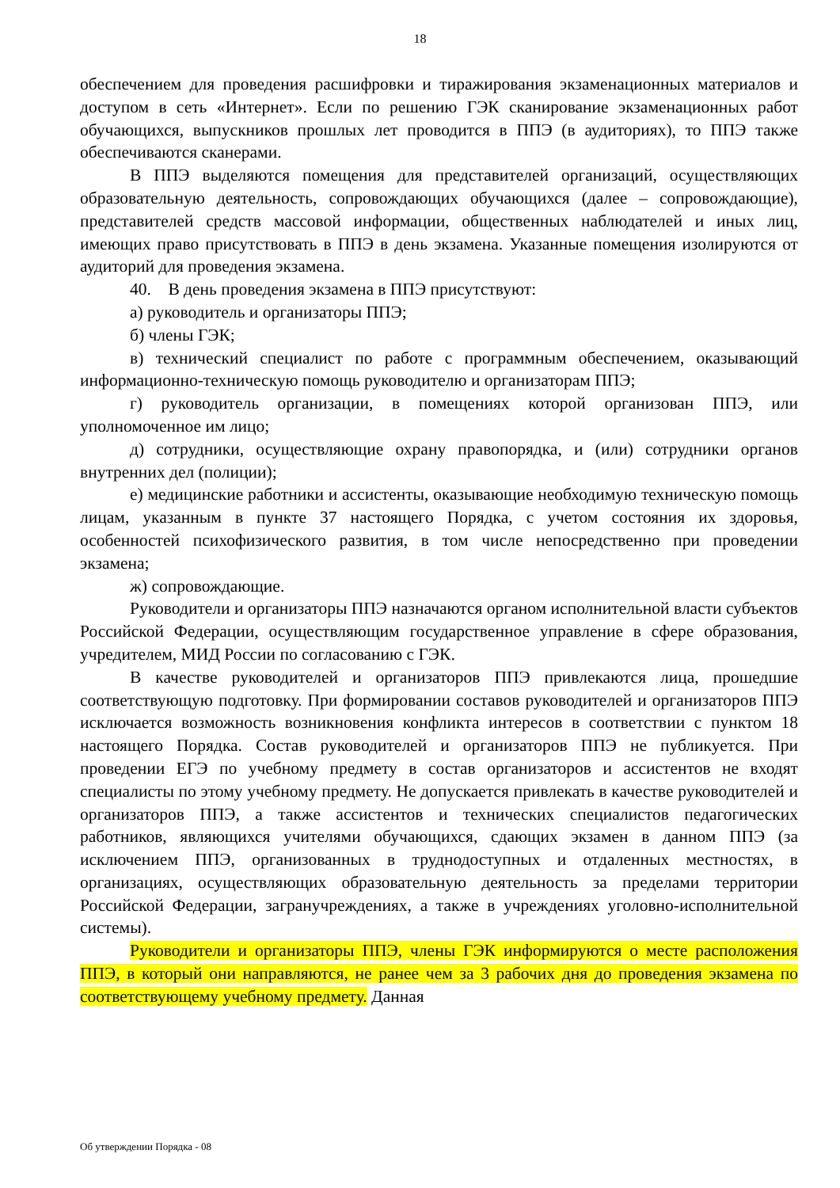18
обеспечением для проведения расшифровки и тиражирования экзаменационных материалов и доступом в сеть «Интернет». Если по решению ГЭК сканирование экзаменационных работ обучающихся, выпускников прошлых лет проводится в ППЭ (в аудиториях), то ППЭ также обеспечиваются сканерами.
В ППЭ выделяются помещения для представителей организаций, осуществляющих образовательную деятельность, сопровождающих обучающихся (далее – сопровождающие), представителей средств массовой информации, общественных наблюдателей и иных лиц, имеющих право присутствовать в ППЭ в день экзамена. Указанные помещения изолируются от аудиторий для проведения экзамена.
40. В день проведения экзамена в ППЭ присутствуют:
а) руководитель и организаторы ППЭ;
б) члены ГЭК;
в) технический специалист по работе с программным обеспечением, оказывающий информационно-техническую помощь руководителю и организаторам ППЭ;
г) руководитель организации, в помещениях которой организован ППЭ, или уполномоченное им лицо;
д) сотрудники, осуществляющие охрану правопорядка, и (или) сотрудники органов внутренних дел (полиции);
е) медицинские работники и ассистенты, оказывающие необходимую техническую помощь лицам, указанным в пункте 37 настоящего Порядка, с учетом состояния их здоровья, особенностей психофизического развития, в том числе непосредственно при проведении экзамена;
ж) сопровождающие.
Руководители и организаторы ППЭ назначаются органом исполнительной власти субъектов Российской Федерации, осуществляющим государственное управление в сфере образования, учредителем, МИД России по согласованию с ГЭК.
В качестве руководителей и организаторов ППЭ привлекаются лица, прошедшие соответствующую подготовку. При формировании составов руководителей и организаторов ППЭ исключается возможность возникновения конфликта интересов в соответствии с пунктом 18 настоящего Порядка. Состав руководителей и организаторов ППЭ не публикуется. При проведении ЕГЭ по учебному предмету в состав организаторов и ассистентов не входят специалисты по этому учебному предмету. Не допускается привлекать в качестве руководителей и организаторов ППЭ, а также ассистентов и технических специалистов педагогических работников, являющихся учителями обучающихся, сдающих экзамен в данном ППЭ (за исключением ППЭ, организованных в труднодоступных и отдаленных местностях, в организациях, осуществляющих образовательную деятельность за пределами территории Российской Федерации, загранучреждениях, а также в учреждениях уголовно-исполнительной системы).
Руководители и организаторы ППЭ, члены ГЭК информируются о месте расположения ППЭ, в который они направляются, не ранее чем за 3 рабочих дня до проведения экзамена по соответствующему учебному предмету. Данная
Об утверждении Порядка - 08